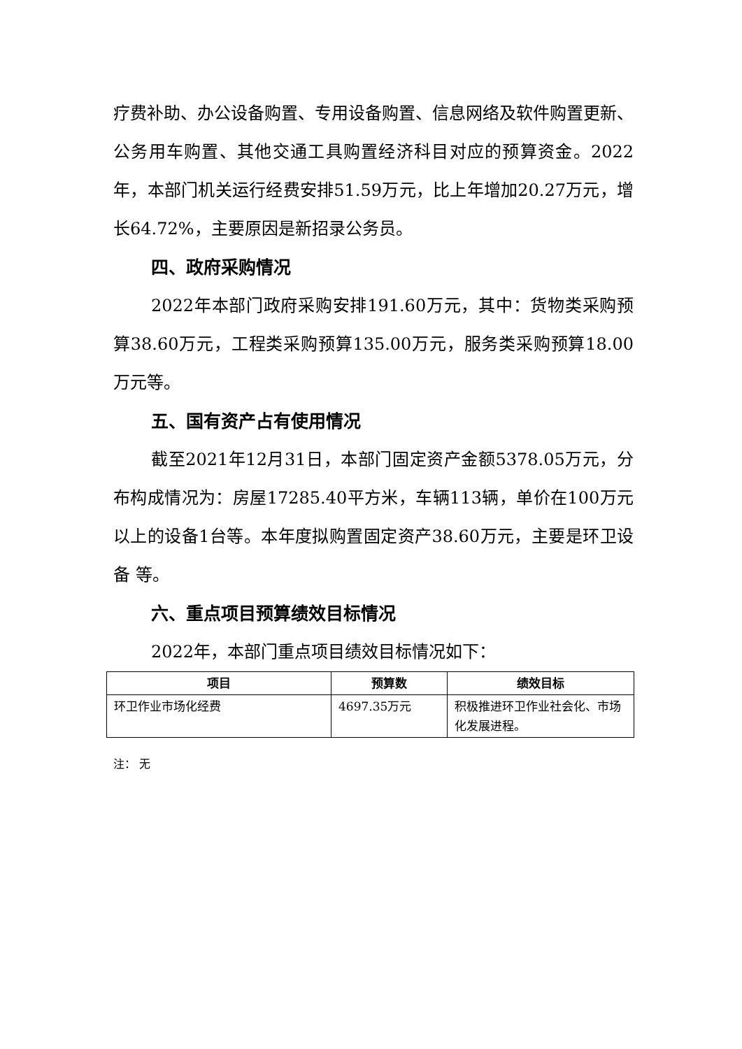疗费补助、办公设备购置、专用设备购置、信息网络及软件购置更新、公务用车购置、其他交通工具购置经济科目对应的预算资金。2022年，本部门机关运行经费安排51.59万元，比上年增加20.27万元，增长64.72%，主要原因是新招录公务员。
四、政府采购情况
2022年本部门政府采购安排191.60万元，其中：货物类采购预算38.60万元，工程类采购预算135.00万元，服务类采购预算18.00万元等。
五、国有资产占有使用情况
截至2021年12月31日，本部门固定资产金额5378.05万元，分布构成情况为：房屋17285.40平方米，车辆113辆，单价在100万元以上的设备1台等。本年度拟购置固定资产38.60万元，主要是环卫设备 等。
六、重点项目预算绩效目标情况
2022年，本部门重点项目绩效目标情况如下：
| 项目 | 预算数 | 绩效目标 |
| --- | --- | --- |
| 环卫作业市场化经费 | 4697.35万元 | 积极推进环卫作业社会化、市场化发展进程。 |
注： 无